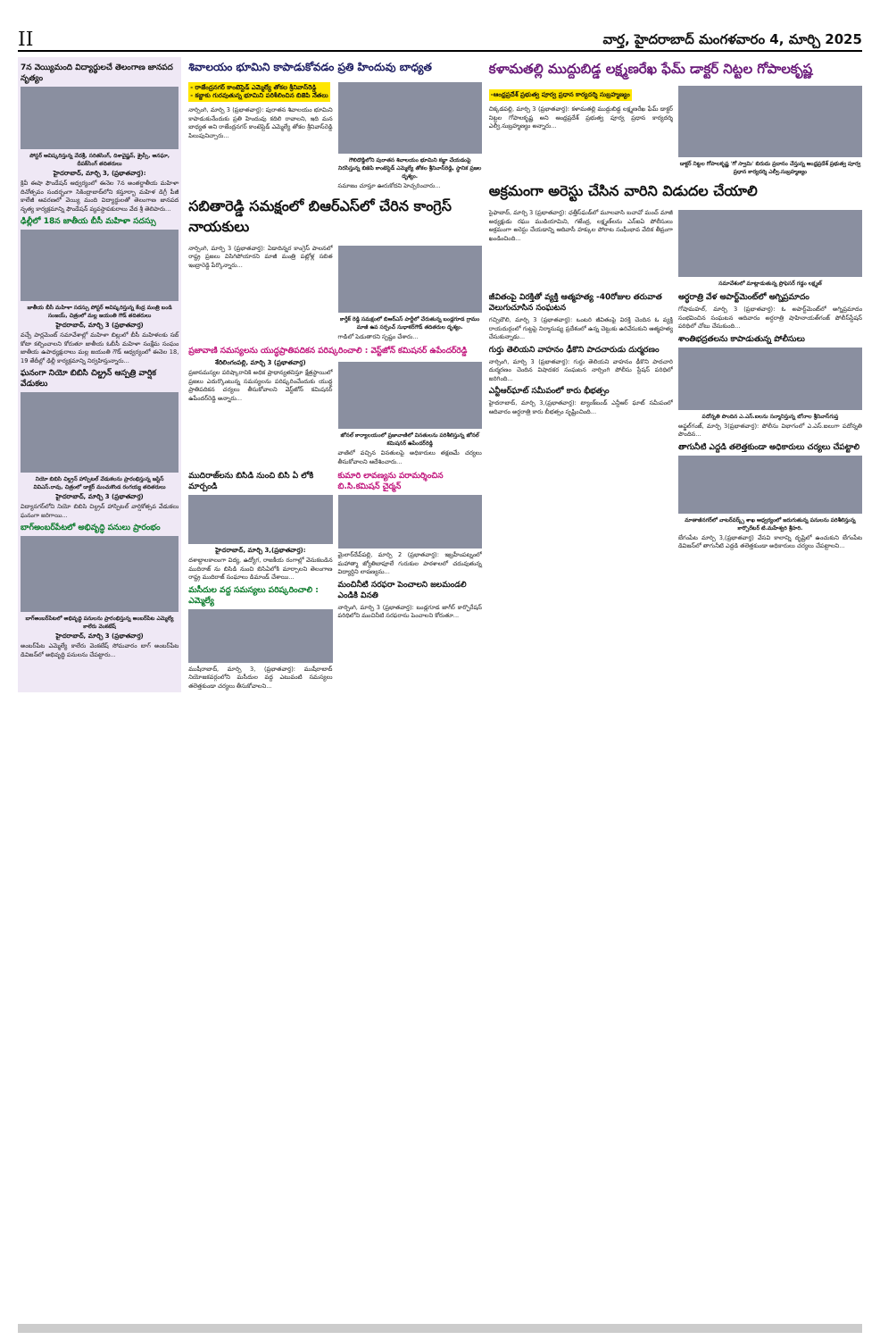II వార్త, హైదరాబాద్ మంగళవారం 4, మార్చి 2025
7న వెయ్యిమంది విద్యార్థులచే తెలంగాణ జానపద నృత్యం
పోస్టర్ ఆవిష్కరిస్తున్న వేదశ్రీ, సరితసింగ్, దిశావైష్ణవ్, శ్రైస్సీ, అనఘా, దీపక్‌సింగ్ తదితరులు
హైదరాబాద్, మార్చి 3, (ప్రభాతవార్త):
క్రివీ ఈషా ఫౌండేషన్ ఆధ్వర్యంలో ఈనెల 7న అంతర్జాతీయ మహిళా దినోత్సవం సందర్భంగా సికింద్రాబాద్‌లోని కస్తూర్బా మహిళ డిగ్రీ పీజీ కాలేజీ ఆవరణలో వెయ్యి మంది విద్యార్థులతో తెలంగాణ జానపద నృత్య కార్యక్రమాన్ని ఫౌండేషన్ వ్యవస్థాపకురాలు వేద శ్రీ తెలిపారు...
ఢిల్లీలో 18న జాతీయ బీసీ మహిళా సదస్సు
జాతీయ బీసీ మహిళా సదస్సు పోస్టర్ ఆవిష్కరిస్తున్న కేంద్ర మంత్రి బండి సంజయ్, చిత్రంలో మల్ల జయంతి గౌడ్ తదితరులు
హైదరాబాద్, మార్చి 3 (ప్రభాతవార్త)
వచ్చే పార్లమెంట్ సమావేశాల్లో మహిళా బిల్లులో బీసీ మహిళలకు సబ్ కోటా కల్పించాలని కోరుతూ జాతీయ ఓబీసీ మహిళా సంక్షేమ సంఘం జాతీయ ఉపాధ్యక్షురాలు మల్ల జయంతి గౌడ్ ఆధ్వర్యంలో ఈనెల 18, 19 తేదీల్లో ఢిల్లీ కార్యక్రమాన్ని నిర్వహిస్తున్నారు...
ఘనంగా నియో బిబిసి చిల్డ్రన్ ఆస్పత్రి వార్షిక వేడుకలు
నియో బిబిసి చిల్డ్రన్ హాస్పిటల్ వేడుకలను ప్రారంభిస్తున్న జస్టిస్ వివిఎస్.రావు, చిత్రంలో డాక్టర్ మంచుకొండ రంగయ్య తదితరులు
హైదరాబాద్, మార్చి 3 (ప్రభాతవార్త)
విద్యానగర్‌లోని నియో బిబిసి చిల్డ్రన్ హాస్పిటల్ వార్షికోత్సవ వేడుకలు ఘనంగా జరిగాయి...
బాగ్‌అంబర్‌పేటలో అభివృద్ధి పనులు ప్రారంభం
బాగ్‌అంబర్‌పేటలో అభివృద్ధి పనులను ప్రారంభిస్తున్న అంబర్‌పేట ఎమ్మెల్యే కాలేరు వెంకటేష్
హైదరాబాద్, మార్చి 3 (ప్రభాతవార్త)
అంబర్‌పేట ఎమ్మెల్యే కాలేరు వెంకటేష్ సోమవారం బాగ్ అంబర్‌పేట డివిజన్‌లో అభివృద్ధి పనులను చేపట్టారు...
శివాలయం భూమిని కాపాడుకోవడం ప్రతి హిందువు బాధ్యత
- రాజేంద్రనగర్ కాంటెస్టెడ్ ఎమ్మెల్యే తోకల శ్రీనివాస్‌రెడ్డి
- కబ్జాకు గురవుతున్న భూమిని పరిశీలించిన బిజెపి నేతలు
నార్సింగి, మార్చి 3 (ప్రభాతవార్త): పురాతన శివాలయం భూమిని కాపాడుకునేందుకు ప్రతి హిందువు కదిలి రావాలని, ఇది మన బాధ్యత అని రాజేంద్రనగర్ కాంటెస్టెడ్ ఎమ్మెల్యే తోకల శ్రీనివాస్‌రెడ్డి పిలుపునిచ్చారు...
గౌలిదొడ్డిలోని పురాతన శివాలయం భూమిని కబ్జా చేయడంపై నిరసిస్తున్న బిజెపి కాంటెస్టెడ్ ఎమ్మెల్యే తోకల శ్రీనివాస్‌రెడ్డి, స్థానిక ప్రజల దృశ్యం.
సమాజం చూస్తూ ఊరుకోదని హెచ్చరించారు...
సబితారెడ్డి సమక్షంలో బిఆర్ఎస్‌లో చేరిన కాంగ్రెస్ నాయకులు
నార్సింగి, మార్చి 3 (ప్రభాతవార్త): ఏడాదిన్నర కాంగ్రెస్ పాలనలో రాష్ట్ర ప్రజలు విసిగిపోయారని మాజీ మంత్రి పట్లోళ్ల సబిత ఇంద్రారెడ్డి పేర్కొన్నారు...
కార్తీక్ రెడ్డి సమక్షంలో బిఆర్ఎస్ పార్టీలో చేరుతున్న బండ్లగూడ గ్రామం మాజీ ఉప సర్పంచ్ సుధాకర్‌గౌడ్ తదితరుల దృశ్యం.
గాడిలో పెడుతారని స్పష్టం చేశారు...
ప్రజావాణి సమస్యలను యుద్ధప్రాతిపదికన పరిష్కరించాలి : వెస్ట్‌జోన్ కమిషనర్ ఉపేందర్‌రెడ్డి
శేరిలింగంపల్లి, మార్చి 3 (ప్రభాతవార్త)
ప్రజాసమస్యల పరిష్కారానికి అధిక ప్రాధాన్యతనిస్తూ క్షేత్రస్థాయిలో ప్రజలు ఎదుర్కొంటున్న సమస్యలను పరిష్కరించేందుకు యుద్ధ ప్రాతిపదికన చర్యలు తీసుకోవాలని వెస్ట్‌జోన్ కమిషనర్ ఉపేందర్‌రెడ్డి అన్నారు...
జోనల్ కార్యాలయంలో ప్రజావాణిలో వినతులను పరిశీలిస్తున్న జోనల్ కమిషనర్ ఉపేందర్‌రెడ్డి
వాణిలో వచ్చిన వినతులపై అధికారులు తక్షణమే చర్యలు తీసుకోవాలని ఆదేశించారు...
ముదిరాజ్‌లను బిసిడి నుంచి బిసి ఏ లోకి మార్చండి
హైదరాబాద్, మార్చి 3,(ప్రభాతవార్త):
దశాబ్దాలకాలంగా విద్య, ఉద్యోగ, రాజకీయ రంగాల్లో వెనుకబడిన ముదిరాజ్ ను బిసిడి నుంచి బిసిఏలోకి మార్చాలని తెలంగాణ రాష్ట్ర ముదిరాజ్ సంఘాలు డిమాండ్ చేశాయి...
మసీదుల వద్ద సమస్యలు పరిష్కరించాలి : ఎమ్మెల్యే
ముషీరాబాద్, మార్చి 3, (ప్రభాతవార్త): ముషీరాబాద్ నియోజకవర్గంలోని మసీదుల వద్ద ఎటువంటి సమస్యలు తలెత్తకుండా చర్యలు తీసుకోవాలని...
కుమారి లావణ్యను పరామర్శించిన బి.సి.కమిషన్ చైర్మన్
మైలార్‌దేవ్‌పల్లి, మార్చి 2 (ప్రభాతవార్త): ఇబ్రహీంపట్నంలో మహాత్మా జ్యోతిబాపూలే గురుకుల పాఠశాలలో చదువుతున్న విద్యార్థిని లావణ్యను...
మంచినీటి సరఫరా పెంచాలని జలమండలి ఎండికి వినతి
నార్సింగి, మార్చి 3 (ప్రభాతవార్త): బండ్లగూడ జాగీర్ కార్పొరేషన్ పరిధిలోని మంచినీటి సరఫరాను పెంచాలని కోరుతూ...
కళామతల్లి ముద్దుబిడ్డ లక్ష్మణరేఖ ఫేమ్ డాక్టర్ నిట్టల గోపాలకృష్ణ
-ఆంధ్రప్రదేశ్ ప్రభుత్వ పూర్వ ప్రధాన కార్యదర్శి సుబ్రహ్మణ్యం
చిక్కడపల్లి, మార్చి 3 (ప్రభాతవార్త): కళామతల్లి ముద్దుబిడ్డ లక్ష్మణరేఖ ఫేమ్ డాక్టర్ నిట్టల గోపాలకృష్ణ అని ఆంధ్రప్రదేశ్ ప్రభుత్వ పూర్వ ప్రధాన కార్యదర్శి ఎల్వీ.సుబ్రహ్మణ్యం అన్నారు...
డాక్టర్ నిట్టల గోపాలకృష్ణ 'గో స్వామి' బిరుదు ప్రదానం చేస్తున్న ఆంధ్రప్రదేశ్ ప్రభుత్వ పూర్వ ప్రధాన కార్యదర్శి ఎల్వీ.సుబ్రహ్మణ్యం
అక్రమంగా అరెస్టు చేసిన వారిని విడుదల చేయాలి
సైఫాబాద్, మార్చి 3 (ప్రభాతవార్త): ఛత్తీస్‌ఘడ్‌లో మూలవాసి బచావో మంచ్ మాజీ అధ్యక్షుడు రఘు ముడియామిని, గజేంద్ర, లక్ష్మణ్‌లను ఎన్ఐఏ పోలీసులు అక్రమంగా అరెస్టు చేయడాన్ని ఆదివాసీ హక్కుల పోరాట సంఘీభావ వేదిక తీవ్రంగా ఖండించింది...
సమావేశంలో మాట్లాడుతున్న ప్రొఫెసర్ గడ్డం లక్ష్మణ్
జీవితంపై విరక్తితో వ్యక్తి ఆత్మహత్య -40రోజుల తరువాత వెలుగుచూసిన సంఘటన
గచ్చిబౌలి, మార్చి 3 (ప్రభాతవార్త): ఒంటరి జీవితంపై విరక్తి చెందిన ఓ వ్యక్తి రాయదుర్గంలో గుట్టపై నిర్మానుష్య ప్రదేశంలో ఉన్న చెట్టుకు ఉరివేసుకుని ఆత్మహత్య చేసుకున్నాడు...
గుర్తు తెలియని వాహనం ఢీకొని పాదచారుడు దుర్మరణం
నార్సింగి, మార్చి 3 (ప్రభాతవార్త): గుర్తు తెలియని వాహనం ఢీకొని పాదచారి దుర్మరణం చెందిన విషాదకర సంఘటన నార్సింగి పోలీసు స్టేషన్ పరిధిలో జరిగింది...
ఎన్టీఆర్‌ఘాట్ సమీపంలో కారు భీభత్సం
హైదరాబాద్, మార్చి 3,(ప్రభాతవార్త): ట్యాంక్‌బండ్ ఎన్టీఆర్ ఘాట్ సమీపంలో ఆదివారం అర్ధరాత్రి కారు బీభత్సం సృష్టించింది...
అర్ధరాత్రి వేళ అపార్ట్‌మెంట్‌లో అగ్నిప్రమాదం
గోషామహల్, మార్చి 3 (ప్రభాతవార్త): ఓ అపార్ట్‌మెంట్‌లో అగ్నిప్రమాదం సంభవించిన సంఘటన ఆదివారం అర్ధరాత్రి షాహినాయత్‌గంజ్ పోలీస్‌స్టేషన్ పరిధిలో చోటు చేసుకుంది...
శాంతిభద్రతలను కాపాడుతున్న పోలీసులు
పదోన్నతి పొందిన ఎ.ఎస్.ఐలను సన్మానిస్తున్న బోనాల శ్రీనివాస్‌గుప్త
అఫ్జల్‌గంజ్, మార్చి 3(ప్రభాతవార్త): పోలీసు విభాగంలో ఎ.ఎస్.ఐలుగా పదోన్నతి పొందిన...
తాగునీటి ఎద్దడి తలెత్తకుండా అధికారులు చర్యలు చేపట్టాలి
మాతాజీనగర్‌లో వాటర్‌వర్క్స్ శాఖ ఆధ్వర్యంలో జరుగుతున్న పనులను పరిశీలిస్తున్న కార్పొరేటర్ టి.మహేశ్వరి శ్రీహరి.
బేగంపేట మార్చి 3,(ప్రభాతవార్త) వేసవి కాలాన్ని దృష్టిలో ఉంచుకుని బేగంపేట డివిజన్‌లో తాగునీటి ఎద్దడి తలెత్తకుండా అధికారులు చర్యలు చేపట్టాలని...